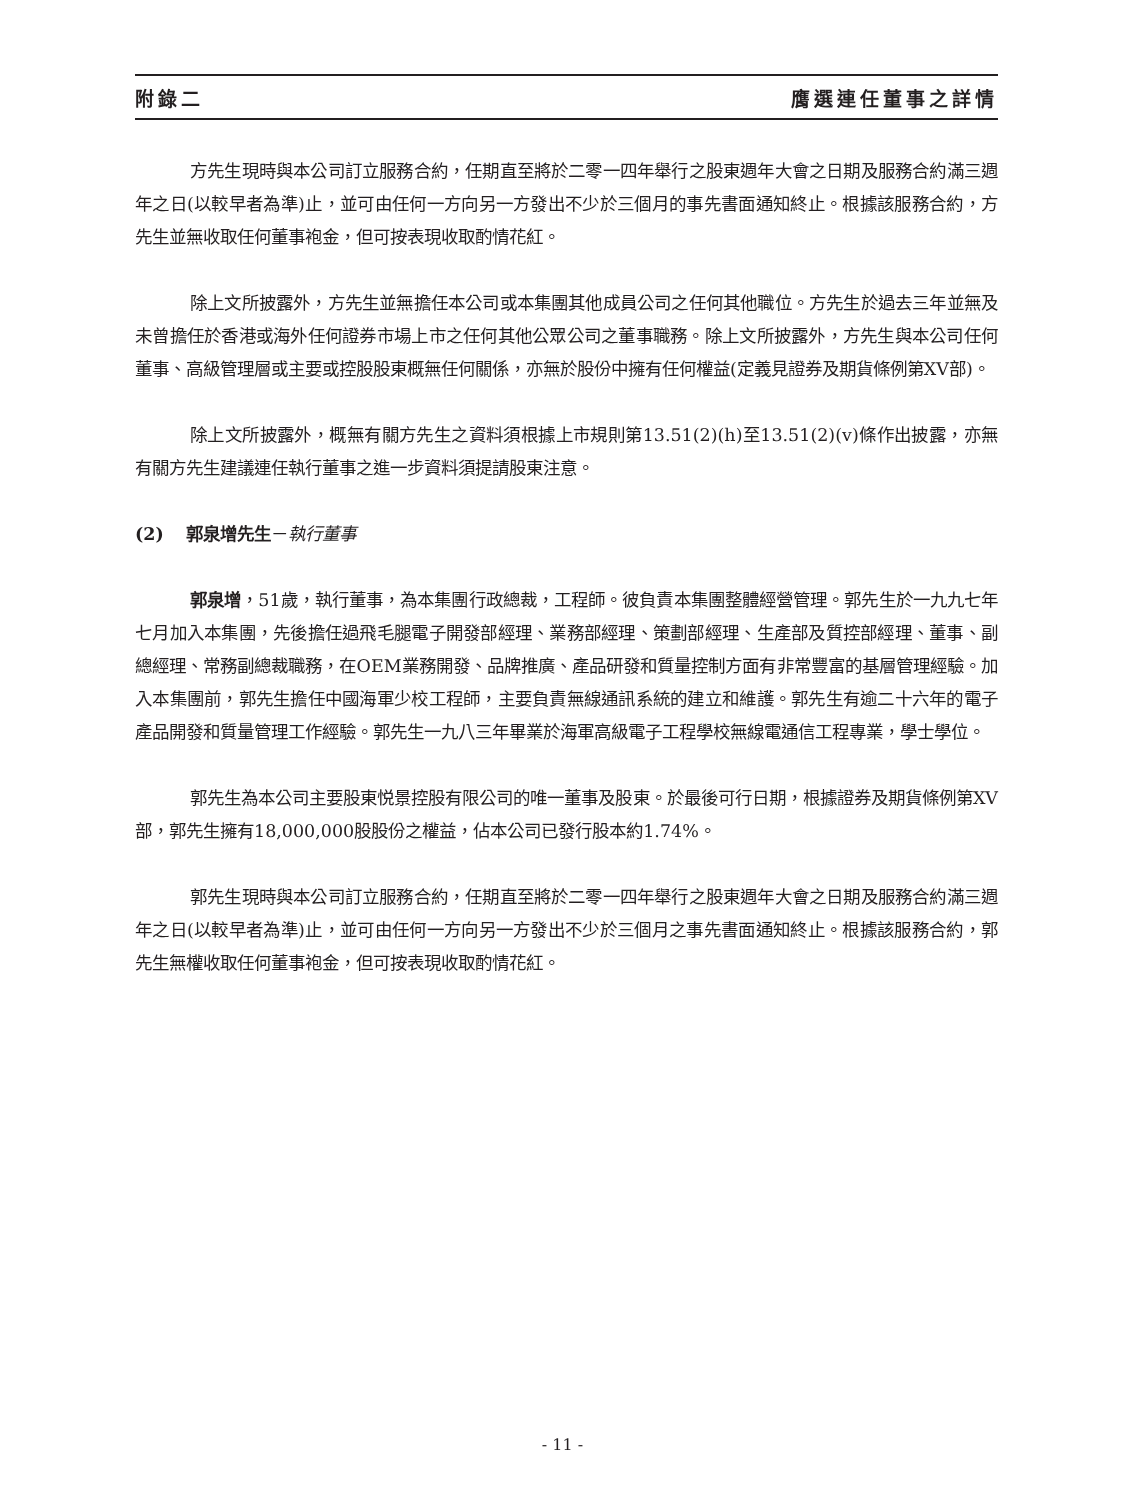附錄二 膺選連任董事之詳情
方先生現時與本公司訂立服務合約，任期直至將於二零一四年舉行之股東週年大會之日期及服務合約滿三週年之日(以較早者為準)止，並可由任何一方向另一方發出不少於三個月的事先書面通知終止。根據該服務合約，方先生並無收取任何董事袍金，但可按表現收取酌情花紅。
除上文所披露外，方先生並無擔任本公司或本集團其他成員公司之任何其他職位。方先生於過去三年並無及未曾擔任於香港或海外任何證券市場上市之任何其他公眾公司之董事職務。除上文所披露外，方先生與本公司任何董事、高級管理層或主要或控股股東概無任何關係，亦無於股份中擁有任何權益(定義見證券及期貨條例第XV部)。
除上文所披露外，概無有關方先生之資料須根據上市規則第13.51(2)(h)至13.51(2)(v)條作出披露，亦無有關方先生建議連任執行董事之進一步資料須提請股東注意。
(2) 郭泉增先生－執行董事
郭泉增，51歲，執行董事，為本集團行政總裁，工程師。彼負責本集團整體經營管理。郭先生於一九九七年七月加入本集團，先後擔任過飛毛腿電子開發部經理、業務部經理、策劃部經理、生產部及質控部經理、董事、副總經理、常務副總裁職務，在OEM業務開發、品牌推廣、產品研發和質量控制方面有非常豐富的基層管理經驗。加入本集團前，郭先生擔任中國海軍少校工程師，主要負責無線通訊系統的建立和維護。郭先生有逾二十六年的電子產品開發和質量管理工作經驗。郭先生一九八三年畢業於海軍高級電子工程學校無線電通信工程專業，學士學位。
郭先生為本公司主要股東悦景控股有限公司的唯一董事及股東。於最後可行日期，根據證券及期貨條例第XV部，郭先生擁有18,000,000股股份之權益，佔本公司已發行股本約1.74%。
郭先生現時與本公司訂立服務合約，任期直至將於二零一四年舉行之股東週年大會之日期及服務合約滿三週年之日(以較早者為準)止，並可由任何一方向另一方發出不少於三個月之事先書面通知終止。根據該服務合約，郭先生無權收取任何董事袍金，但可按表現收取酌情花紅。
- 11 -